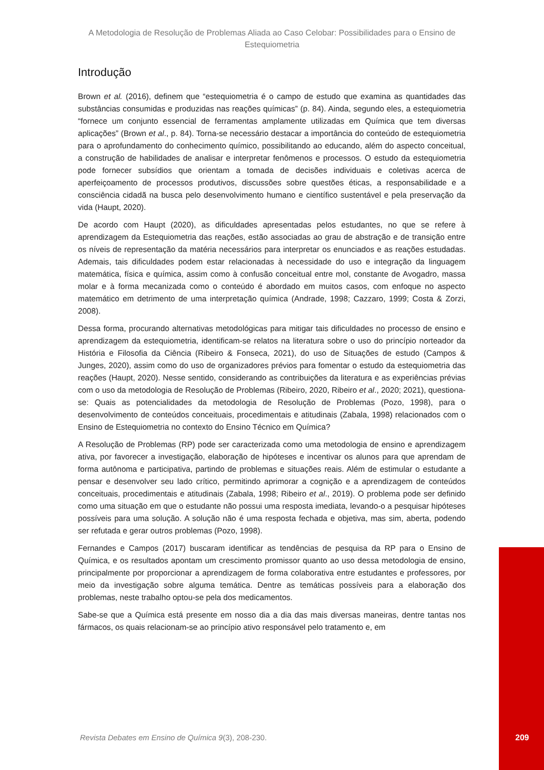A Metodologia de Resolução de Problemas Aliada ao Caso Celobar: Possibilidades para o Ensino de Estequiometria
Introdução
Brown et al. (2016), definem que “estequiometria é o campo de estudo que examina as quantidades das substâncias consumidas e produzidas nas reações químicas” (p. 84). Ainda, segundo eles, a estequiometria “fornece um conjunto essencial de ferramentas amplamente utilizadas em Química que tem diversas aplicações” (Brown et al., p. 84). Torna-se necessário destacar a importância do conteúdo de estequiometria para o aprofundamento do conhecimento químico, possibilitando ao educando, além do aspecto conceitual, a construção de habilidades de analisar e interpretar fenômenos e processos. O estudo da estequiometria pode fornecer subsídios que orientam a tomada de decisões individuais e coletivas acerca de aperfeiçoamento de processos produtivos, discussões sobre questões éticas, a responsabilidade e a consciência cidadã na busca pelo desenvolvimento humano e científico sustentável e pela preservação da vida (Haupt, 2020).
De acordo com Haupt (2020), as dificuldades apresentadas pelos estudantes, no que se refere à aprendizagem da Estequiometria das reações, estão associadas ao grau de abstração e de transição entre os níveis de representação da matéria necessários para interpretar os enunciados e as reações estudadas. Ademais, tais dificuldades podem estar relacionadas à necessidade do uso e integração da linguagem matemática, física e química, assim como à confusão conceitual entre mol, constante de Avogadro, massa molar e à forma mecanizada como o conteúdo é abordado em muitos casos, com enfoque no aspecto matemático em detrimento de uma interpretação química (Andrade, 1998; Cazzaro, 1999; Costa & Zorzi, 2008).
Dessa forma, procurando alternativas metodológicas para mitigar tais dificuldades no processo de ensino e aprendizagem da estequiometria, identificam-se relatos na literatura sobre o uso do princípio norteador da História e Filosofia da Ciência (Ribeiro & Fonseca, 2021), do uso de Situações de estudo (Campos & Junges, 2020), assim como do uso de organizadores prévios para fomentar o estudo da estequiometria das reações (Haupt, 2020). Nesse sentido, considerando as contribuições da literatura e as experiências prévias com o uso da metodologia de Resolução de Problemas (Ribeiro, 2020, Ribeiro et al., 2020; 2021), questiona-se: Quais as potencialidades da metodologia de Resolução de Problemas (Pozo, 1998), para o desenvolvimento de conteúdos conceituais, procedimentais e atitudinais (Zabala, 1998) relacionados com o Ensino de Estequiometria no contexto do Ensino Técnico em Química?
A Resolução de Problemas (RP) pode ser caracterizada como uma metodologia de ensino e aprendizagem ativa, por favorecer a investigação, elaboração de hipóteses e incentivar os alunos para que aprendam de forma autônoma e participativa, partindo de problemas e situações reais. Além de estimular o estudante a pensar e desenvolver seu lado crítico, permitindo aprimorar a cognição e a aprendizagem de conteúdos conceituais, procedimentais e atitudinais (Zabala, 1998; Ribeiro et al., 2019). O problema pode ser definido como uma situação em que o estudante não possui uma resposta imediata, levando-o a pesquisar hipóteses possíveis para uma solução. A solução não é uma resposta fechada e objetiva, mas sim, aberta, podendo ser refutada e gerar outros problemas (Pozo, 1998).
Fernandes e Campos (2017) buscaram identificar as tendências de pesquisa da RP para o Ensino de Química, e os resultados apontam um crescimento promissor quanto ao uso dessa metodologia de ensino, principalmente por proporcionar a aprendizagem de forma colaborativa entre estudantes e professores, por meio da investigação sobre alguma temática. Dentre as temáticas possíveis para a elaboração dos problemas, neste trabalho optou-se pela dos medicamentos.
Sabe-se que a Química está presente em nosso dia a dia das mais diversas maneiras, dentre tantas nos fármacos, os quais relacionam-se ao princípio ativo responsável pelo tratamento e, em
Revista Debates em Ensino de Química 9(3), 208-230.
209